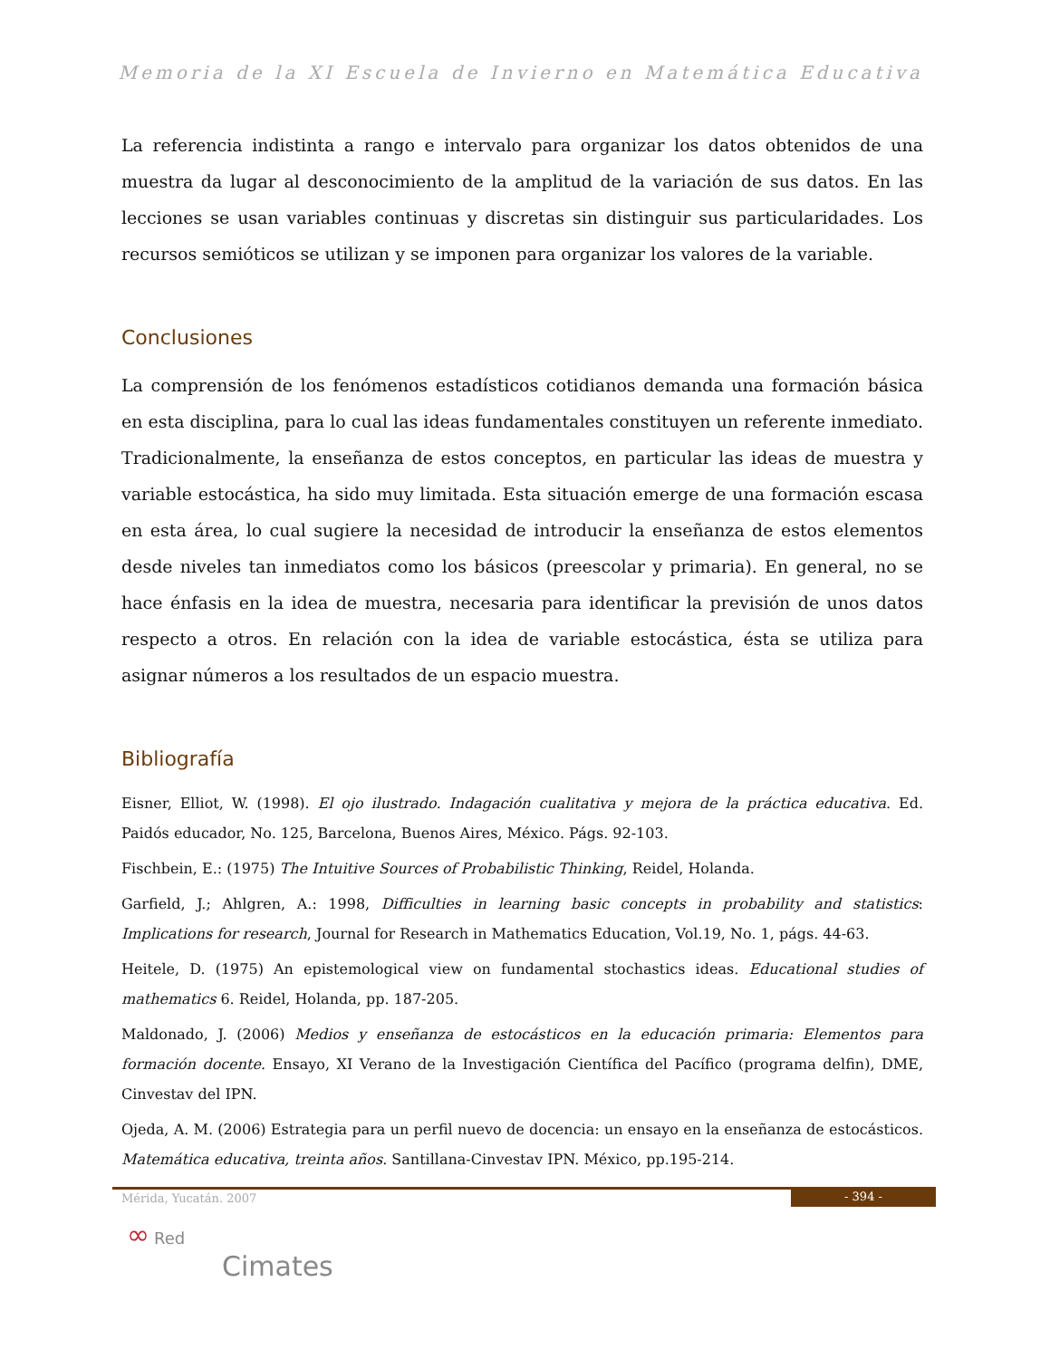Memoria de la XI Escuela de Invierno en Matemática Educativa
La referencia indistinta a rango e intervalo para organizar los datos obtenidos de una muestra da lugar al desconocimiento de la amplitud de la variación de sus datos. En las lecciones se usan variables continuas y discretas sin distinguir sus particularidades. Los recursos semióticos se utilizan y se imponen para organizar los valores de la variable.
Conclusiones
La comprensión de los fenómenos estadísticos cotidianos demanda una formación básica en esta disciplina, para lo cual las ideas fundamentales constituyen un referente inmediato. Tradicionalmente, la enseñanza de estos conceptos, en particular las ideas de muestra y variable estocástica, ha sido muy limitada. Esta situación emerge de una formación escasa en esta área, lo cual sugiere la necesidad de introducir la enseñanza de estos elementos desde niveles tan inmediatos como los básicos (preescolar y primaria). En general, no se hace énfasis en la idea de muestra, necesaria para identificar la previsión de unos datos respecto a otros. En relación con la idea de variable estocástica, ésta se utiliza para asignar números a los resultados de un espacio muestra.
Bibliografía
Eisner, Elliot, W. (1998). El ojo ilustrado. Indagación cualitativa y mejora de la práctica educativa. Ed. Paidós educador, No. 125, Barcelona, Buenos Aires, México. Págs. 92-103.
Fischbein, E.: (1975) The Intuitive Sources of Probabilistic Thinking, Reidel, Holanda.
Garfield, J.; Ahlgren, A.: 1998, Difficulties in learning basic concepts in probability and statistics: Implications for research, Journal for Research in Mathematics Education, Vol.19, No. 1, págs. 44-63.
Heitele, D. (1975) An epistemological view on fundamental stochastics ideas. Educational studies of mathematics 6. Reidel, Holanda, pp. 187-205.
Maldonado, J. (2006) Medios y enseñanza de estocásticos en la educación primaria: Elementos para formación docente. Ensayo, XI Verano de la Investigación Científica del Pacífico (programa delfin), DME, Cinvestav del IPN.
Ojeda, A. M. (2006) Estrategia para un perfil nuevo de docencia: un ensayo en la enseñanza de estocásticos. Matemática educativa, treinta años. Santillana-Cinvestav IPN. México, pp.195-214.
Mérida, Yucatán. 2007
- 394 -
∞ Red
Cimates